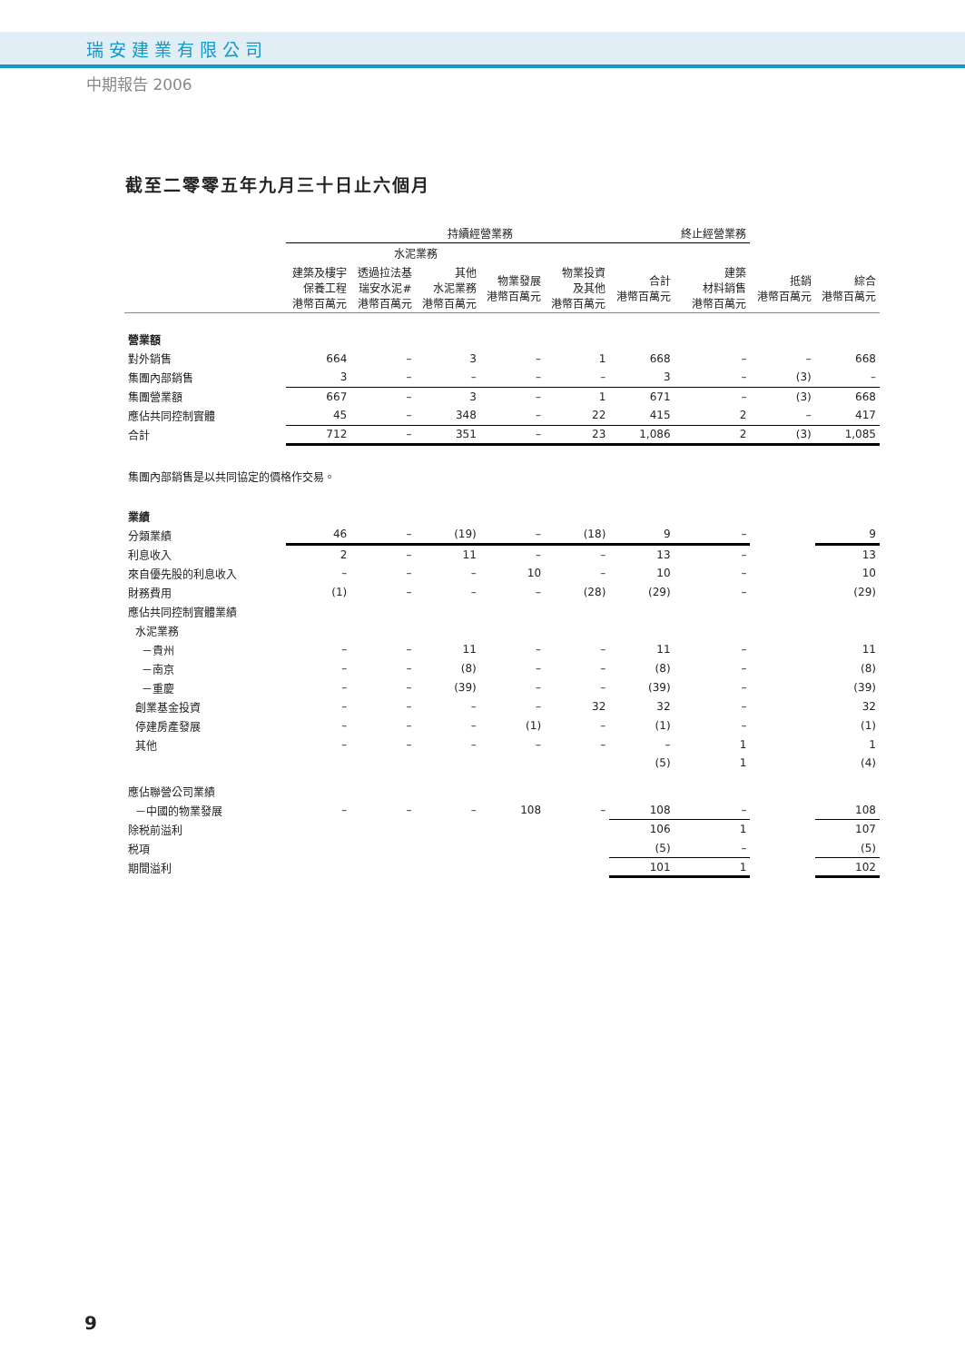瑞安建業有限公司
中期報告 2006
截至二零零五年九月三十日止六個月
| | 持續經營業務 | | | | | | 終止經營業務 | | |
| --- | --- | --- | --- | --- | --- | --- | --- | --- | --- |
| | | 水泥業務 | | | | | | | |
| | 建築及樓宇 保養工程 港幣百萬元 | 透過拉法基 瑞安水泥# 港幣百萬元 | 其他 水泥業務 港幣百萬元 | 物業發展 港幣百萬元 | 物業投資 及其他 港幣百萬元 | 合計 港幣百萬元 | 建築 材料銷售 港幣百萬元 | 抵銷 港幣百萬元 | 綜合 港幣百萬元 |
| 營業額 | | | | | | | | | |
| 對外銷售 | 664 | – | 3 | – | 1 | 668 | – | – | 668 |
| 集團內部銷售 | 3 | – | – | – | – | 3 | – | (3) | – |
| 集團營業額 | 667 | – | 3 | – | 1 | 671 | – | (3) | 668 |
| 應佔共同控制實體 | 45 | – | 348 | – | 22 | 415 | 2 | – | 417 |
| 合計 | 712 | – | 351 | – | 23 | 1,086 | 2 | (3) | 1,085 |
| 集團內部銷售是以共同協定的價格作交易。 | | | | | | | | | |
| 業績 | | | | | | | | | |
| 分類業績 | 46 | – | (19) | – | (18) | 9 | – | | 9 |
| 利息收入 | 2 | – | 11 | – | – | 13 | – | | 13 |
| 來自優先股的利息收入 | – | – | – | 10 | – | 10 | – | | 10 |
| 財務費用 | (1) | – | – | – | (28) | (29) | – | | (29) |
| 應佔共同控制實體業績 | | | | | | | | | |
| 水泥業務 | | | | | | | | | |
| －貴州 | – | – | 11 | – | – | 11 | – | | 11 |
| －南京 | – | – | (8) | – | – | (8) | – | | (8) |
| －重慶 | – | – | (39) | – | – | (39) | – | | (39) |
| 創業基金投資 | – | – | – | – | 32 | 32 | – | | 32 |
| 停建房產發展 | – | – | – | (1) | – | (1) | – | | (1) |
| 其他 | – | – | – | – | – | – | 1 | | 1 |
| | | | | | | (5) | 1 | | (4) |
| 應佔聯營公司業績 | | | | | | | | | |
| －中國的物業發展 | – | – | – | 108 | – | 108 | – | | 108 |
| 除税前溢利 | | | | | | 106 | 1 | | 107 |
| 税項 | | | | | | (5) | – | | (5) |
| 期間溢利 | | | | | | 101 | 1 | | 102 |
9